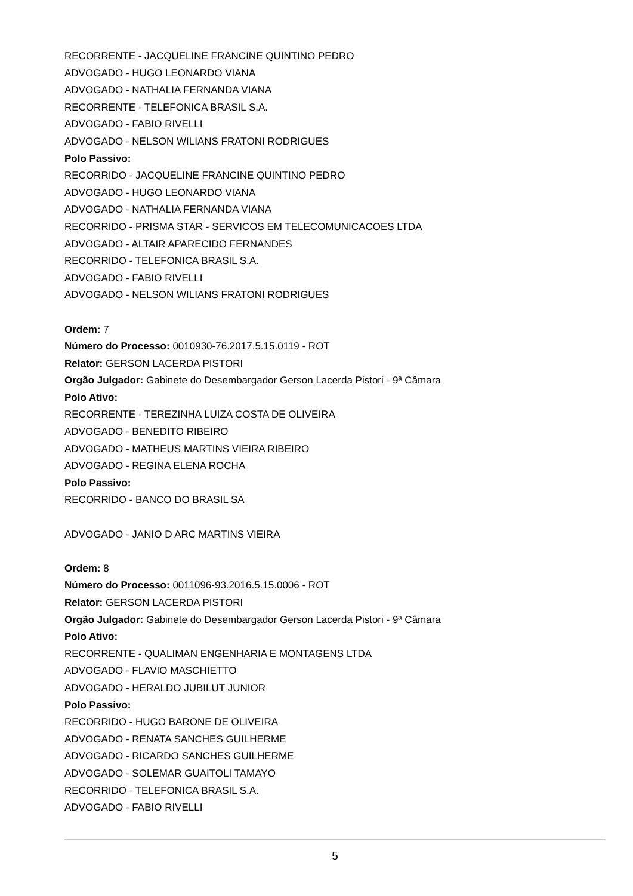RECORRENTE - JACQUELINE FRANCINE QUINTINO PEDRO
ADVOGADO - HUGO LEONARDO VIANA
ADVOGADO - NATHALIA FERNANDA VIANA
RECORRENTE - TELEFONICA BRASIL S.A.
ADVOGADO - FABIO RIVELLI
ADVOGADO - NELSON WILIANS FRATONI RODRIGUES
Polo Passivo:
RECORRIDO - JACQUELINE FRANCINE QUINTINO PEDRO
ADVOGADO - HUGO LEONARDO VIANA
ADVOGADO - NATHALIA FERNANDA VIANA
RECORRIDO - PRISMA STAR - SERVICOS EM TELECOMUNICACOES LTDA
ADVOGADO - ALTAIR APARECIDO FERNANDES
RECORRIDO - TELEFONICA BRASIL S.A.
ADVOGADO - FABIO RIVELLI
ADVOGADO - NELSON WILIANS FRATONI RODRIGUES
Ordem: 7
Número do Processo: 0010930-76.2017.5.15.0119 - ROT
Relator: GERSON LACERDA PISTORI
Orgão Julgador: Gabinete do Desembargador Gerson Lacerda Pistori - 9ª Câmara
Polo Ativo:
RECORRENTE - TEREZINHA LUIZA COSTA DE OLIVEIRA
ADVOGADO - BENEDITO RIBEIRO
ADVOGADO - MATHEUS MARTINS VIEIRA RIBEIRO
ADVOGADO - REGINA ELENA ROCHA
Polo Passivo:
RECORRIDO - BANCO DO BRASIL SA
ADVOGADO - JANIO D ARC MARTINS VIEIRA
Ordem: 8
Número do Processo: 0011096-93.2016.5.15.0006 - ROT
Relator: GERSON LACERDA PISTORI
Orgão Julgador: Gabinete do Desembargador Gerson Lacerda Pistori - 9ª Câmara
Polo Ativo:
RECORRENTE - QUALIMAN ENGENHARIA E MONTAGENS LTDA
ADVOGADO - FLAVIO MASCHIETTO
ADVOGADO - HERALDO JUBILUT JUNIOR
Polo Passivo:
RECORRIDO - HUGO BARONE DE OLIVEIRA
ADVOGADO - RENATA SANCHES GUILHERME
ADVOGADO - RICARDO SANCHES GUILHERME
ADVOGADO - SOLEMAR GUAITOLI TAMAYO
RECORRIDO - TELEFONICA BRASIL S.A.
ADVOGADO - FABIO RIVELLI
5